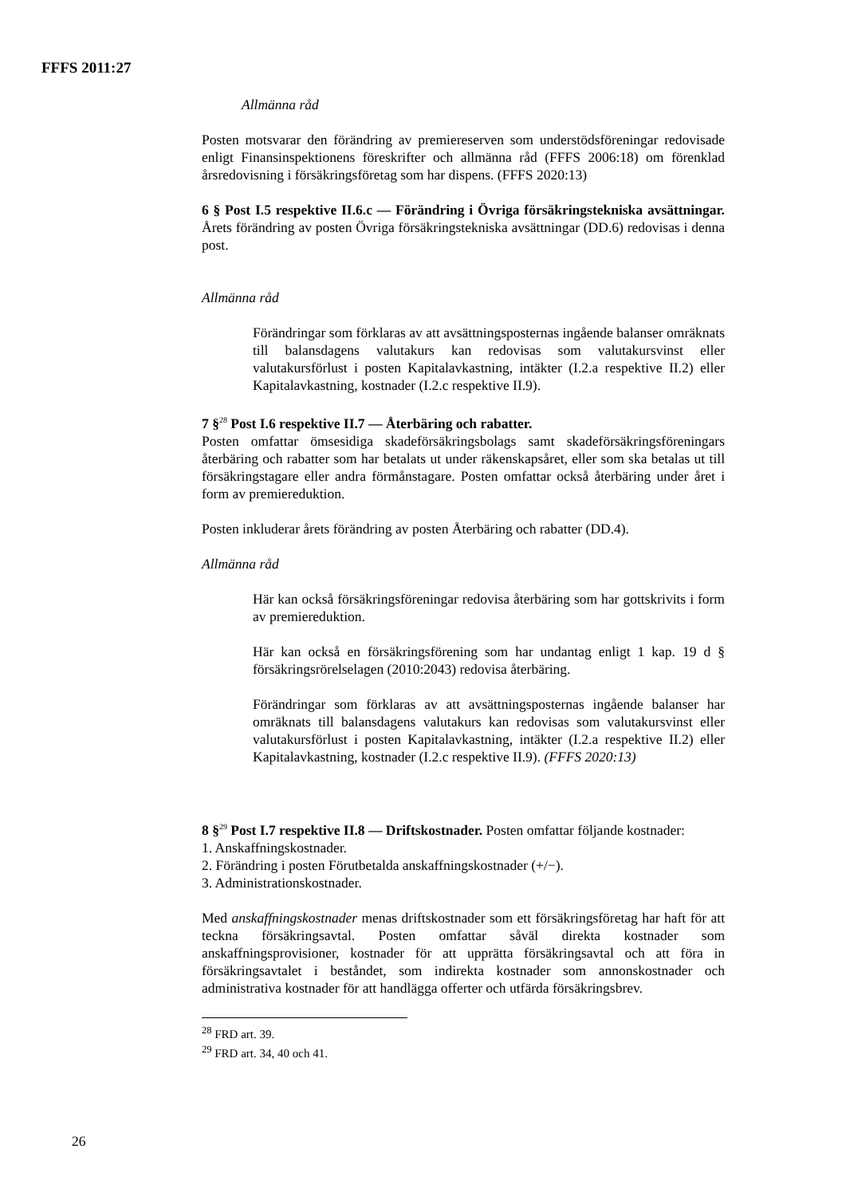FFFS 2011:27
Allmänna råd
Posten motsvarar den förändring av premiereserven som understödsföreningar redovisade enligt Finansinspektionens föreskrifter och allmänna råd (FFFS 2006:18) om förenklad årsredovisning i försäkringsföretag som har dispens. (FFFS 2020:13)
6 § Post I.5 respektive II.6.c — Förändring i Övriga försäkringstekniska avsättningar. Årets förändring av posten Övriga försäkringstekniska avsättningar (DD.6) redovisas i denna post.
Allmänna råd
Förändringar som förklaras av att avsättningsposternas ingående balanser omräknats till balansdagens valutakurs kan redovisas som valutakursvinst eller valutakursförlust i posten Kapitalavkastning, intäkter (I.2.a respektive II.2) eller Kapitalavkastning, kostnader (I.2.c respektive II.9).
7 §<sup>28</sup> Post I.6 respektive II.7 — Återbäring och rabatter.
Posten omfattar ömsesidiga skadeförsäkringsbolags samt skadeförsäkringsföreningars återbäring och rabatter som har betalats ut under räkenskapsåret, eller som ska betalas ut till försäkringstagare eller andra förmånstagare. Posten omfattar också återbäring under året i form av premiereduktion.
Posten inkluderar årets förändring av posten Återbäring och rabatter (DD.4).
Allmänna råd
Här kan också försäkringsföreningar redovisa återbäring som har gottskrivits i form av premiereduktion.
Här kan också en försäkringsförening som har undantag enligt 1 kap. 19 d § försäkringsrörelselagen (2010:2043) redovisa återbäring.
Förändringar som förklaras av att avsättningsposternas ingående balanser har omräknats till balansdagens valutakurs kan redovisas som valutakursvinst eller valutakursförlust i posten Kapitalavkastning, intäkter (I.2.a respektive II.2) eller Kapitalavkastning, kostnader (I.2.c respektive II.9). (FFFS 2020:13)
8 §<sup>29</sup> Post I.7 respektive II.8 — Driftskostnader. Posten omfattar följande kostnader:
1. Anskaffningskostnader.
2. Förändring i posten Förutbetalda anskaffningskostnader (+/−).
3. Administrationskostnader.
Med anskaffningskostnader menas driftskostnader som ett försäkringsföretag har haft för att teckna försäkringsavtal. Posten omfattar såväl direkta kostnader som anskaffningsprovisioner, kostnader för att upprätta försäkringsavtal och att föra in försäkringsavtalet i beståndet, som indirekta kostnader som annonskostnader och administrativa kostnader för att handlägga offerter och utfärda försäkringsbrev.
<sup>28</sup> FRD art. 39.
<sup>29</sup> FRD art. 34, 40 och 41.
26